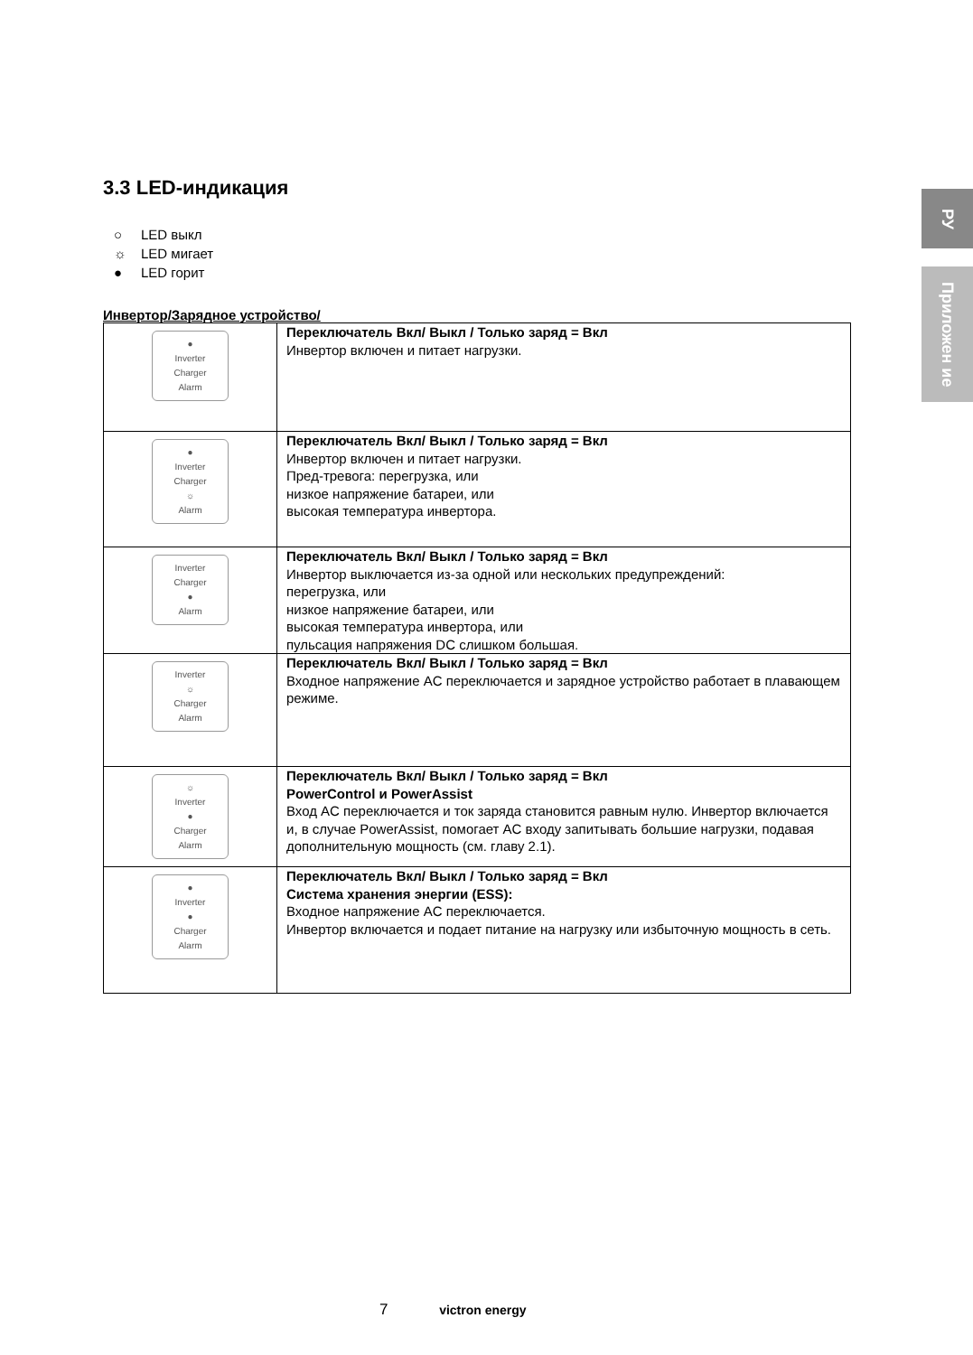РУ
Приложен ие
3.3 LED-индикация
○ LED выкл
☼ LED мигает
● LED горит
Инвертор/Зарядное устройство/
| ● Inverter Charger Alarm | Переключатель Вкл/ Выкл / Только заряд = Вкл Инвертор включен и питает нагрузки. |
| ● Inverter Charger ☼ Alarm | Переключатель Вкл/ Выкл / Только заряд = Вкл Инвертор включен и питает нагрузки. Пред-тревога: перегрузка, или низкое напряжение батареи, или высокая температура инвертора. |
| Inverter Charger ● Alarm | Переключатель Вкл/ Выкл / Только заряд = Вкл Инвертор выключается из-за одной или нескольких предупреждений: перегрузка, или низкое напряжение батареи, или высокая температура инвертора, или пульсация напряжения DC слишком большая. |
| Inverter ☼ Charger Alarm | Переключатель Вкл/ Выкл / Только заряд = Вкл Входное напряжение AC переключается и зарядное устройство работает в плавающем режиме. |
| ☼ Inverter ● Charger Alarm | Переключатель Вкл/ Выкл / Только заряд = Вкл PowerControl и PowerAssist Вход AC переключается и ток заряда становится равным нулю. Инвертор включается и, в случае PowerAssist, помогает AC входу запитывать большие нагрузки, подавая дополнительную мощность (см. главу 2.1). |
| ● Inverter ● Charger Alarm | Переключатель Вкл/ Выкл / Только заряд = Вкл Система хранения энергии (ESS): Входное напряжение AC переключается. Инвертор включается и подает питание на нагрузку или избыточную мощность в сеть. |
7 victron energy